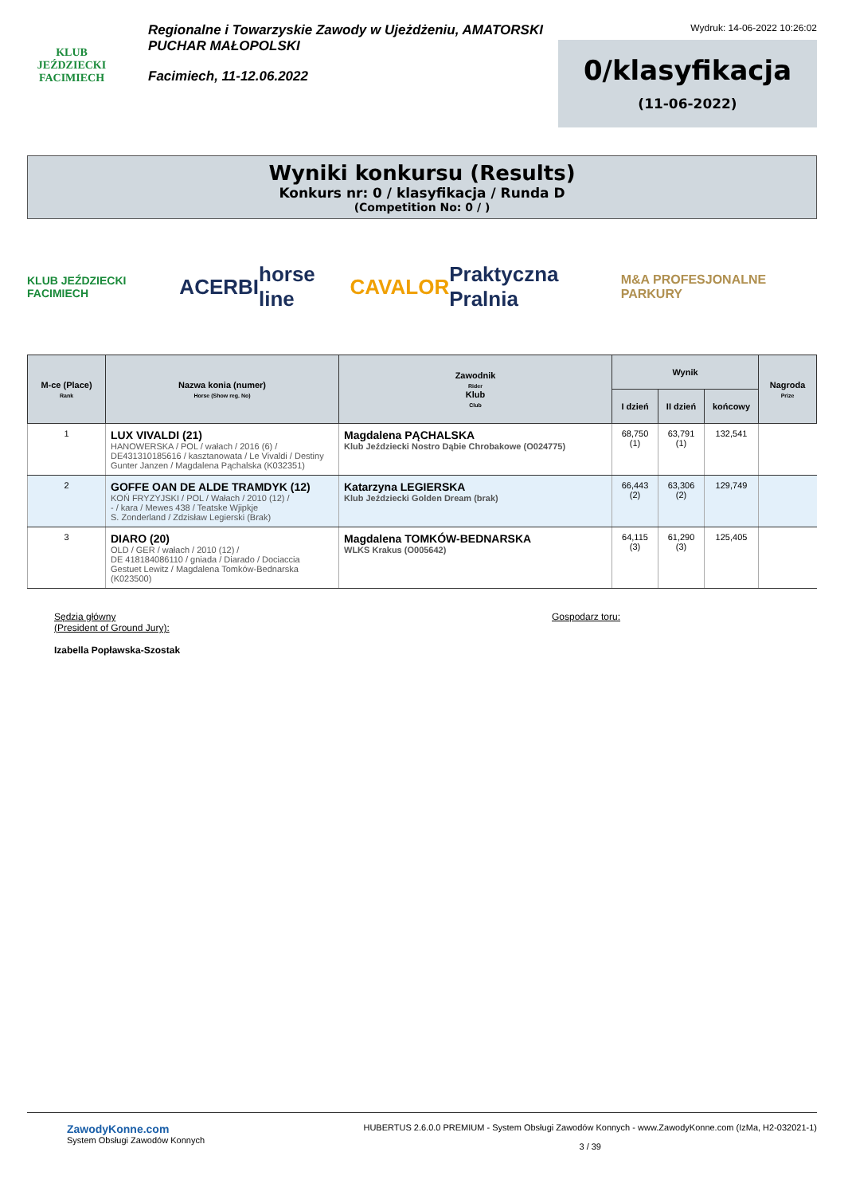KLUB JEŹDZIECKI
FACIMIECH
Regionalne i Towarzyskie Zawody w Ujeżdżeniu, AMATORSKI PUCHAR MAŁOPOLSKI
Facimiech, 11-12.06.2022
Wydruk: 14-06-2022 10:26:02
0/klasyfikacja
(11-06-2022)
Wyniki konkursu (Results)
Konkurs nr: 0 / klasyfikacja / Runda D
(Competition No: 0 / )
KLUB JEŹDZIECKI FACIMIECH ACERBI horse line CAVALOR Praktyczna Pralnia M&A PROFESJONALNE PARKURY
| M-ce (Place) Rank | Nazwa konia (numer) Horse (Show reg. No) | Zawodnik Rider Klub Club | Wynik | | | Nagroda Prize |
| --- | --- | --- | --- | --- | --- | --- |
| | | | I dzień | II dzień | końcowy | |
| 1 | LUX VIVALDI (21) HANOWERSKA / POL / wałach / 2016 (6) / DE431310185616 / kasztanowata / Le Vivaldi / Destiny Gunter Janzen / Magdalena Pąchalska (K032351) | Magdalena PĄCHALSKA Klub Jeździecki Nostro Dąbie Chrobakowe (O024775) | 68,750 (1) | 63,791 (1) | 132,541 | |
| 2 | GOFFE OAN DE ALDE TRAMDYK (12) KOŃ FRYZYJSKI / POL / Wałach / 2010 (12) / - / kara / Mewes 438 / Teatske Wjipkje S. Zonderland / Zdzisław Legierski (Brak) | Katarzyna LEGIERSKA Klub Jeździecki Golden Dream (brak) | 66,443 (2) | 63,306 (2) | 129,749 | |
| 3 | DIARO (20) OLD / GER / wałach / 2010 (12) / DE 418184086110 / gniada / Diarado / Dociaccia Gestuet Lewitz / Magdalena Tomków-Bednarska (K023500) | Magdalena TOMKÓW-BEDNARSKA WLKS Krakus (O005642) | 64,115 (3) | 61,290 (3) | 125,405 | |
Sędzia główny
(President of Ground Jury):
Izabella Popławska-Szostak
Gospodarz toru:
ZawodyKonne.com
System Obsługi Zawodów Konnych
HUBERTUS 2.6.0.0 PREMIUM - System Obsługi Zawodów Konnych - www.ZawodyKonne.com (IzMa, H2-032021-1)
3 / 39